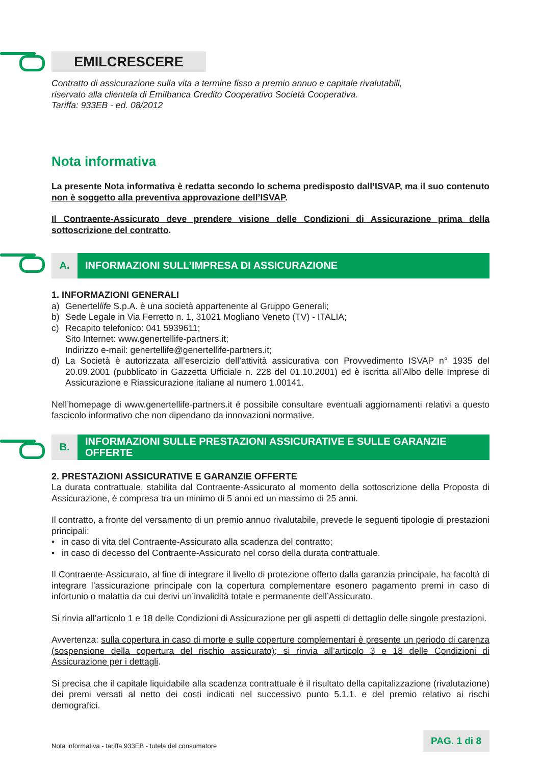EMILCRESCERE
Contratto di assicurazione sulla vita a termine fisso a premio annuo e capitale rivalutabili,
riservato alla clientela di Emilbanca Credito Cooperativo Società Cooperativa.
Tariffa: 933EB - ed. 08/2012
Nota informativa
La presente Nota informativa è redatta secondo lo schema predisposto dall’ISVAP, ma il suo contenuto non è soggetto alla preventiva approvazione dell’ISVAP.
Il Contraente-Assicurato deve prendere visione delle Condizioni di Assicurazione prima della sottoscrizione del contratto.
A. INFORMAZIONI SULL’IMPRESA DI ASSICURAZIONE
1. INFORMAZIONI GENERALI
a) Genertellife S.p.A. è una società appartenente al Gruppo Generali;
b) Sede Legale in Via Ferretto n. 1, 31021 Mogliano Veneto (TV) - ITALIA;
c) Recapito telefonico: 041 5939611;
Sito Internet: www.genertellife-partners.it;
Indirizzo e-mail: genertellife@genertellife-partners.it;
d) La Società è autorizzata all’esercizio dell’attività assicurativa con Provvedimento ISVAP n° 1935 del 20.09.2001 (pubblicato in Gazzetta Ufficiale n. 228 del 01.10.2001) ed è iscritta all’Albo delle Imprese di Assicurazione e Riassicurazione italiane al numero 1.00141.
Nell’homepage di www.genertellife-partners.it è possibile consultare eventuali aggiornamenti relativi a questo fascicolo informativo che non dipendano da innovazioni normative.
B. INFORMAZIONI SULLE PRESTAZIONI ASSICURATIVE E SULLE GARANZIE OFFERTE
2. PRESTAZIONI ASSICURATIVE E GARANZIE OFFERTE
La durata contrattuale, stabilita dal Contraente-Assicurato al momento della sottoscrizione della Proposta di Assicurazione, è compresa tra un minimo di 5 anni ed un massimo di 25 anni.
Il contratto, a fronte del versamento di un premio annuo rivalutabile, prevede le seguenti tipologie di prestazioni principali:
• in caso di vita del Contraente-Assicurato alla scadenza del contratto;
• in caso di decesso del Contraente-Assicurato nel corso della durata contrattuale.
Il Contraente-Assicurato, al fine di integrare il livello di protezione offerto dalla garanzia principale, ha facoltà di integrare l’assicurazione principale con la copertura complementare esonero pagamento premi in caso di infortunio o malattia da cui derivi un’invalidità totale e permanente dell’Assicurato.
Si rinvia all’articolo 1 e 18 delle Condizioni di Assicurazione per gli aspetti di dettaglio delle singole prestazioni.
Avvertenza: sulla copertura in caso di morte e sulle coperture complementari è presente un periodo di carenza (sospensione della copertura del rischio assicurato); si rinvia all’articolo 3 e 18 delle Condizioni di Assicurazione per i dettagli.
Si precisa che il capitale liquidabile alla scadenza contrattuale è il risultato della capitalizzazione (rivalutazione) dei premi versati al netto dei costi indicati nel successivo punto 5.1.1. e del premio relativo ai rischi demografici.
Nota informativa - tariffa 933EB - tutela del consumatore PAG. 1 di 8